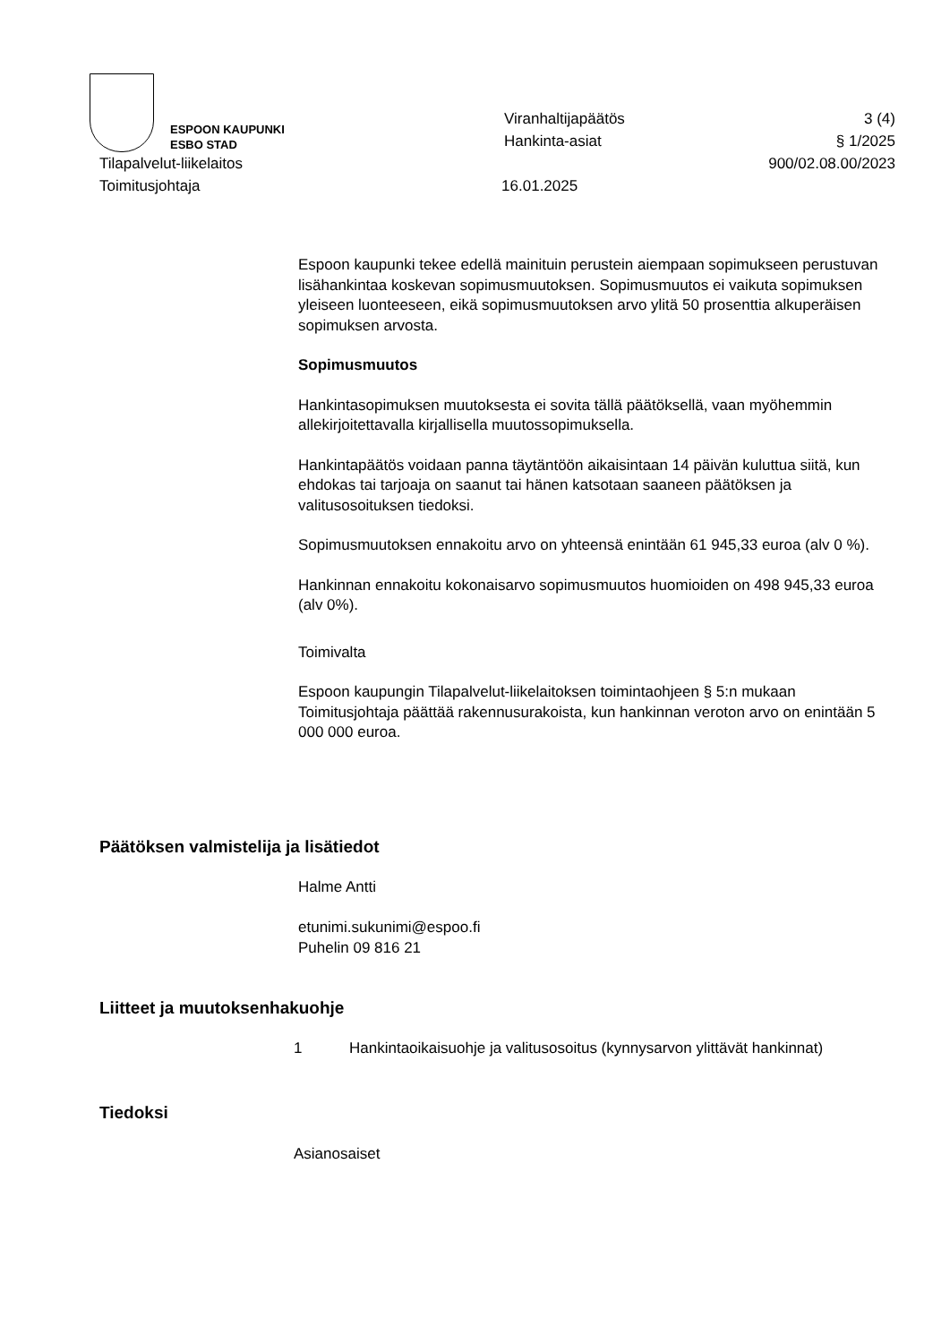ESPOON KAUPUNKI
ESBO STAD
Viranhaltijapäätös
Hankinta-asiat
3 (4)
§ 1/2025
Tilapalvelut-liikelaitos
Toimitusjohtaja
16.01.2025 900/02.08.00/2023
Espoon kaupunki tekee edellä mainituin perustein aiempaan sopimukseen perustuvan lisähankintaa koskevan sopimusmuutoksen. Sopimusmuutos ei vaikuta sopimuksen yleiseen luonteeseen, eikä sopimusmuutoksen arvo ylitä 50 prosenttia alkuperäisen sopimuksen arvosta.
Sopimusmuutos
Hankintasopimuksen muutoksesta ei sovita tällä päätöksellä, vaan myöhemmin allekirjoitettavalla kirjallisella muutossopimuksella.
Hankintapäätös voidaan panna täytäntöön aikaisintaan 14 päivän kuluttua siitä, kun ehdokas tai tarjoaja on saanut tai hänen katsotaan saaneen päätöksen ja valitusosoituksen tiedoksi.
Sopimusmuutoksen ennakoitu arvo on yhteensä enintään 61 945,33 euroa (alv 0 %).
Hankinnan ennakoitu kokonaisarvo sopimusmuutos huomioiden on 498 945,33 euroa (alv 0%).
Toimivalta
Espoon kaupungin Tilapalvelut-liikelaitoksen toimintaohjeen § 5:n mukaan Toimitusjohtaja päättää rakennusurakoista, kun hankinnan veroton arvo on enintään 5 000 000 euroa.
Päätöksen valmistelija ja lisätiedot
Halme Antti
etunimi.sukunimi@espoo.fi
Puhelin 09 816 21
Liitteet ja muutoksenhakuohje
1 Hankintaoikaisuohje ja valitusosoitus (kynnysarvon ylittävät hankinnat)
Tiedoksi
Asianosaiset